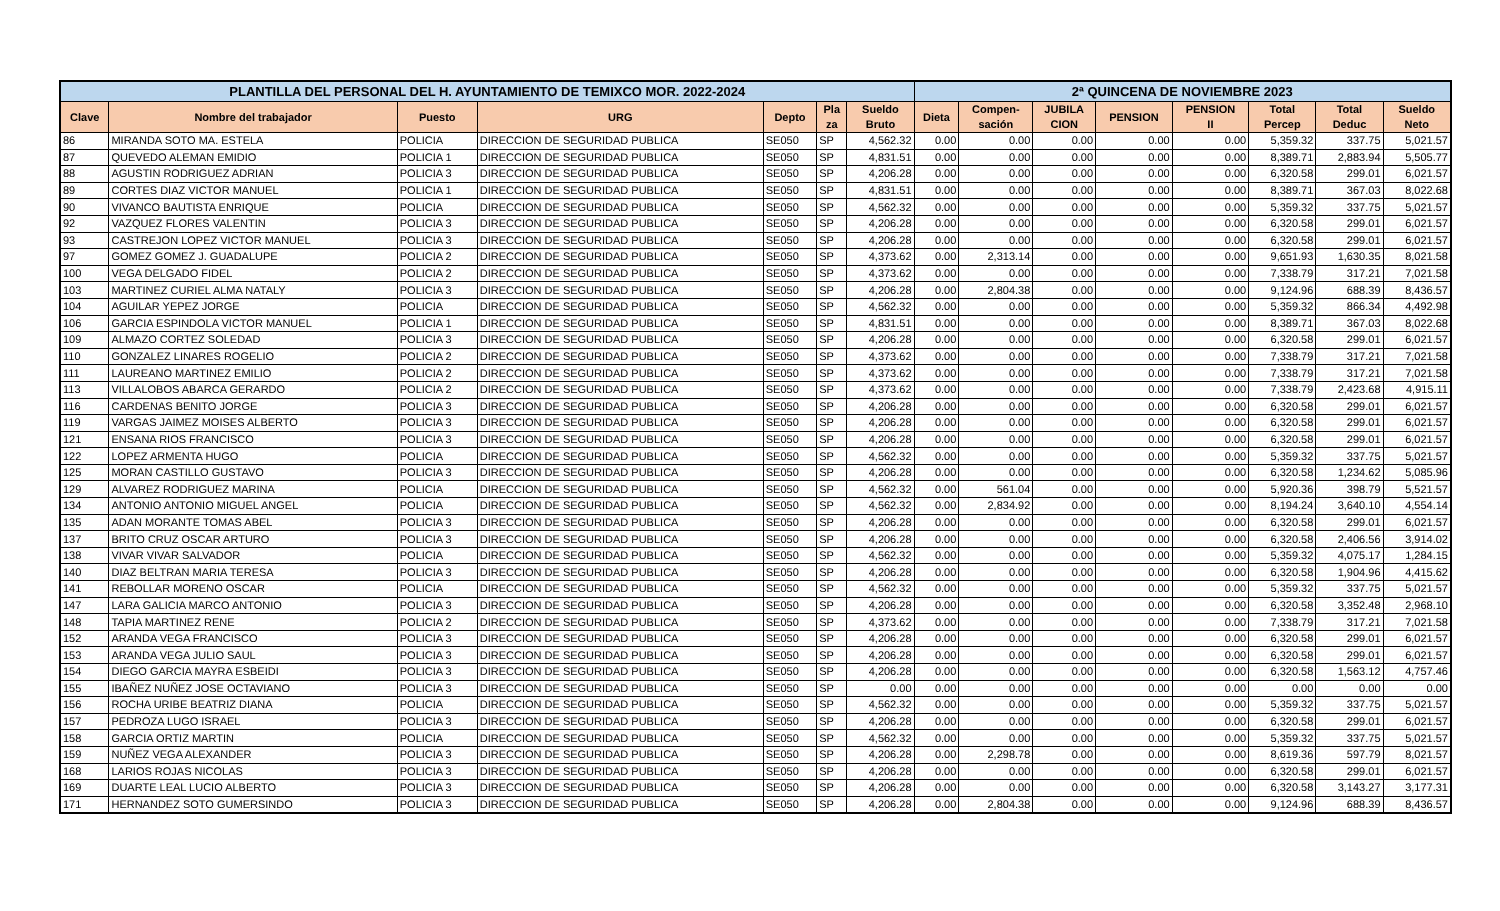| PLANTILLA DEL PERSONAL DEL H. AYUNTAMIENTO DE TEMIXCO MOR. 2022-2024 | | | | | | | 2ª QUINCENA DE NOVIEMBRE 2023 | | | | | | | |
| --- | --- | --- | --- | --- | --- | --- | --- | --- | --- | --- | --- | --- | --- | --- |
| Clave | Nombre del trabajador | Puesto | URG | Depto | Pla za | Sueldo Bruto | Dieta | Compen- sación | JUBILA CION | PENSION | PENSION II | Total Percep | Total Deduc | Sueldo Neto |
| 86 | MIRANDA SOTO MA. ESTELA | POLICIA | DIRECCION DE SEGURIDAD PUBLICA | SE050 | SP | 4,562.32 | 0.00 | 0.00 | 0.00 | 0.00 | 0.00 | 5,359.32 | 337.75 | 5,021.57 |
| 87 | QUEVEDO ALEMAN EMIDIO | POLICIA 1 | DIRECCION DE SEGURIDAD PUBLICA | SE050 | SP | 4,831.51 | 0.00 | 0.00 | 0.00 | 0.00 | 0.00 | 8,389.71 | 2,883.94 | 5,505.77 |
| 88 | AGUSTIN RODRIGUEZ ADRIAN | POLICIA 3 | DIRECCION DE SEGURIDAD PUBLICA | SE050 | SP | 4,206.28 | 0.00 | 0.00 | 0.00 | 0.00 | 0.00 | 6,320.58 | 299.01 | 6,021.57 |
| 89 | CORTES DIAZ VICTOR MANUEL | POLICIA 1 | DIRECCION DE SEGURIDAD PUBLICA | SE050 | SP | 4,831.51 | 0.00 | 0.00 | 0.00 | 0.00 | 0.00 | 8,389.71 | 367.03 | 8,022.68 |
| 90 | VIVANCO BAUTISTA ENRIQUE | POLICIA | DIRECCION DE SEGURIDAD PUBLICA | SE050 | SP | 4,562.32 | 0.00 | 0.00 | 0.00 | 0.00 | 0.00 | 5,359.32 | 337.75 | 5,021.57 |
| 92 | VAZQUEZ FLORES VALENTIN | POLICIA 3 | DIRECCION DE SEGURIDAD PUBLICA | SE050 | SP | 4,206.28 | 0.00 | 0.00 | 0.00 | 0.00 | 0.00 | 6,320.58 | 299.01 | 6,021.57 |
| 93 | CASTREJON LOPEZ VICTOR MANUEL | POLICIA 3 | DIRECCION DE SEGURIDAD PUBLICA | SE050 | SP | 4,206.28 | 0.00 | 0.00 | 0.00 | 0.00 | 0.00 | 6,320.58 | 299.01 | 6,021.57 |
| 97 | GOMEZ GOMEZ J. GUADALUPE | POLICIA 2 | DIRECCION DE SEGURIDAD PUBLICA | SE050 | SP | 4,373.62 | 0.00 | 2,313.14 | 0.00 | 0.00 | 0.00 | 9,651.93 | 1,630.35 | 8,021.58 |
| 100 | VEGA DELGADO FIDEL | POLICIA 2 | DIRECCION DE SEGURIDAD PUBLICA | SE050 | SP | 4,373.62 | 0.00 | 0.00 | 0.00 | 0.00 | 0.00 | 7,338.79 | 317.21 | 7,021.58 |
| 103 | MARTINEZ CURIEL ALMA NATALY | POLICIA 3 | DIRECCION DE SEGURIDAD PUBLICA | SE050 | SP | 4,206.28 | 0.00 | 2,804.38 | 0.00 | 0.00 | 0.00 | 9,124.96 | 688.39 | 8,436.57 |
| 104 | AGUILAR YEPEZ JORGE | POLICIA | DIRECCION DE SEGURIDAD PUBLICA | SE050 | SP | 4,562.32 | 0.00 | 0.00 | 0.00 | 0.00 | 0.00 | 5,359.32 | 866.34 | 4,492.98 |
| 106 | GARCIA ESPINDOLA VICTOR MANUEL | POLICIA 1 | DIRECCION DE SEGURIDAD PUBLICA | SE050 | SP | 4,831.51 | 0.00 | 0.00 | 0.00 | 0.00 | 0.00 | 8,389.71 | 367.03 | 8,022.68 |
| 109 | ALMAZO CORTEZ SOLEDAD | POLICIA 3 | DIRECCION DE SEGURIDAD PUBLICA | SE050 | SP | 4,206.28 | 0.00 | 0.00 | 0.00 | 0.00 | 0.00 | 6,320.58 | 299.01 | 6,021.57 |
| 110 | GONZALEZ LINARES ROGELIO | POLICIA 2 | DIRECCION DE SEGURIDAD PUBLICA | SE050 | SP | 4,373.62 | 0.00 | 0.00 | 0.00 | 0.00 | 0.00 | 7,338.79 | 317.21 | 7,021.58 |
| 111 | LAUREANO MARTINEZ EMILIO | POLICIA 2 | DIRECCION DE SEGURIDAD PUBLICA | SE050 | SP | 4,373.62 | 0.00 | 0.00 | 0.00 | 0.00 | 0.00 | 7,338.79 | 317.21 | 7,021.58 |
| 113 | VILLALOBOS ABARCA GERARDO | POLICIA 2 | DIRECCION DE SEGURIDAD PUBLICA | SE050 | SP | 4,373.62 | 0.00 | 0.00 | 0.00 | 0.00 | 0.00 | 7,338.79 | 2,423.68 | 4,915.11 |
| 116 | CARDENAS BENITO JORGE | POLICIA 3 | DIRECCION DE SEGURIDAD PUBLICA | SE050 | SP | 4,206.28 | 0.00 | 0.00 | 0.00 | 0.00 | 0.00 | 6,320.58 | 299.01 | 6,021.57 |
| 119 | VARGAS JAIMEZ MOISES ALBERTO | POLICIA 3 | DIRECCION DE SEGURIDAD PUBLICA | SE050 | SP | 4,206.28 | 0.00 | 0.00 | 0.00 | 0.00 | 0.00 | 6,320.58 | 299.01 | 6,021.57 |
| 121 | ENSANA RIOS FRANCISCO | POLICIA 3 | DIRECCION DE SEGURIDAD PUBLICA | SE050 | SP | 4,206.28 | 0.00 | 0.00 | 0.00 | 0.00 | 0.00 | 6,320.58 | 299.01 | 6,021.57 |
| 122 | LOPEZ ARMENTA HUGO | POLICIA | DIRECCION DE SEGURIDAD PUBLICA | SE050 | SP | 4,562.32 | 0.00 | 0.00 | 0.00 | 0.00 | 0.00 | 5,359.32 | 337.75 | 5,021.57 |
| 125 | MORAN CASTILLO GUSTAVO | POLICIA 3 | DIRECCION DE SEGURIDAD PUBLICA | SE050 | SP | 4,206.28 | 0.00 | 0.00 | 0.00 | 0.00 | 0.00 | 6,320.58 | 1,234.62 | 5,085.96 |
| 129 | ALVAREZ RODRIGUEZ MARINA | POLICIA | DIRECCION DE SEGURIDAD PUBLICA | SE050 | SP | 4,562.32 | 0.00 | 561.04 | 0.00 | 0.00 | 0.00 | 5,920.36 | 398.79 | 5,521.57 |
| 134 | ANTONIO ANTONIO MIGUEL ANGEL | POLICIA | DIRECCION DE SEGURIDAD PUBLICA | SE050 | SP | 4,562.32 | 0.00 | 2,834.92 | 0.00 | 0.00 | 0.00 | 8,194.24 | 3,640.10 | 4,554.14 |
| 135 | ADAN MORANTE TOMAS ABEL | POLICIA 3 | DIRECCION DE SEGURIDAD PUBLICA | SE050 | SP | 4,206.28 | 0.00 | 0.00 | 0.00 | 0.00 | 0.00 | 6,320.58 | 299.01 | 6,021.57 |
| 137 | BRITO CRUZ OSCAR ARTURO | POLICIA 3 | DIRECCION DE SEGURIDAD PUBLICA | SE050 | SP | 4,206.28 | 0.00 | 0.00 | 0.00 | 0.00 | 0.00 | 6,320.58 | 2,406.56 | 3,914.02 |
| 138 | VIVAR VIVAR SALVADOR | POLICIA | DIRECCION DE SEGURIDAD PUBLICA | SE050 | SP | 4,562.32 | 0.00 | 0.00 | 0.00 | 0.00 | 0.00 | 5,359.32 | 4,075.17 | 1,284.15 |
| 140 | DIAZ BELTRAN MARIA TERESA | POLICIA 3 | DIRECCION DE SEGURIDAD PUBLICA | SE050 | SP | 4,206.28 | 0.00 | 0.00 | 0.00 | 0.00 | 0.00 | 6,320.58 | 1,904.96 | 4,415.62 |
| 141 | REBOLLAR MORENO OSCAR | POLICIA | DIRECCION DE SEGURIDAD PUBLICA | SE050 | SP | 4,562.32 | 0.00 | 0.00 | 0.00 | 0.00 | 0.00 | 5,359.32 | 337.75 | 5,021.57 |
| 147 | LARA GALICIA MARCO ANTONIO | POLICIA 3 | DIRECCION DE SEGURIDAD PUBLICA | SE050 | SP | 4,206.28 | 0.00 | 0.00 | 0.00 | 0.00 | 0.00 | 6,320.58 | 3,352.48 | 2,968.10 |
| 148 | TAPIA MARTINEZ RENE | POLICIA 2 | DIRECCION DE SEGURIDAD PUBLICA | SE050 | SP | 4,373.62 | 0.00 | 0.00 | 0.00 | 0.00 | 0.00 | 7,338.79 | 317.21 | 7,021.58 |
| 152 | ARANDA VEGA FRANCISCO | POLICIA 3 | DIRECCION DE SEGURIDAD PUBLICA | SE050 | SP | 4,206.28 | 0.00 | 0.00 | 0.00 | 0.00 | 0.00 | 6,320.58 | 299.01 | 6,021.57 |
| 153 | ARANDA VEGA JULIO SAUL | POLICIA 3 | DIRECCION DE SEGURIDAD PUBLICA | SE050 | SP | 4,206.28 | 0.00 | 0.00 | 0.00 | 0.00 | 0.00 | 6,320.58 | 299.01 | 6,021.57 |
| 154 | DIEGO GARCIA MAYRA ESBEIDI | POLICIA 3 | DIRECCION DE SEGURIDAD PUBLICA | SE050 | SP | 4,206.28 | 0.00 | 0.00 | 0.00 | 0.00 | 0.00 | 6,320.58 | 1,563.12 | 4,757.46 |
| 155 | IBAÑEZ NUÑEZ JOSE OCTAVIANO | POLICIA 3 | DIRECCION DE SEGURIDAD PUBLICA | SE050 | SP | 0.00 | 0.00 | 0.00 | 0.00 | 0.00 | 0.00 | 0.00 | 0.00 | 0.00 |
| 156 | ROCHA URIBE BEATRIZ DIANA | POLICIA | DIRECCION DE SEGURIDAD PUBLICA | SE050 | SP | 4,562.32 | 0.00 | 0.00 | 0.00 | 0.00 | 0.00 | 5,359.32 | 337.75 | 5,021.57 |
| 157 | PEDROZA LUGO ISRAEL | POLICIA 3 | DIRECCION DE SEGURIDAD PUBLICA | SE050 | SP | 4,206.28 | 0.00 | 0.00 | 0.00 | 0.00 | 0.00 | 6,320.58 | 299.01 | 6,021.57 |
| 158 | GARCIA ORTIZ MARTIN | POLICIA | DIRECCION DE SEGURIDAD PUBLICA | SE050 | SP | 4,562.32 | 0.00 | 0.00 | 0.00 | 0.00 | 0.00 | 5,359.32 | 337.75 | 5,021.57 |
| 159 | NUÑEZ VEGA ALEXANDER | POLICIA 3 | DIRECCION DE SEGURIDAD PUBLICA | SE050 | SP | 4,206.28 | 0.00 | 2,298.78 | 0.00 | 0.00 | 0.00 | 8,619.36 | 597.79 | 8,021.57 |
| 168 | LARIOS ROJAS NICOLAS | POLICIA 3 | DIRECCION DE SEGURIDAD PUBLICA | SE050 | SP | 4,206.28 | 0.00 | 0.00 | 0.00 | 0.00 | 0.00 | 6,320.58 | 299.01 | 6,021.57 |
| 169 | DUARTE LEAL LUCIO ALBERTO | POLICIA 3 | DIRECCION DE SEGURIDAD PUBLICA | SE050 | SP | 4,206.28 | 0.00 | 0.00 | 0.00 | 0.00 | 0.00 | 6,320.58 | 3,143.27 | 3,177.31 |
| 171 | HERNANDEZ SOTO GUMERSINDO | POLICIA 3 | DIRECCION DE SEGURIDAD PUBLICA | SE050 | SP | 4,206.28 | 0.00 | 2,804.38 | 0.00 | 0.00 | 0.00 | 9,124.96 | 688.39 | 8,436.57 |